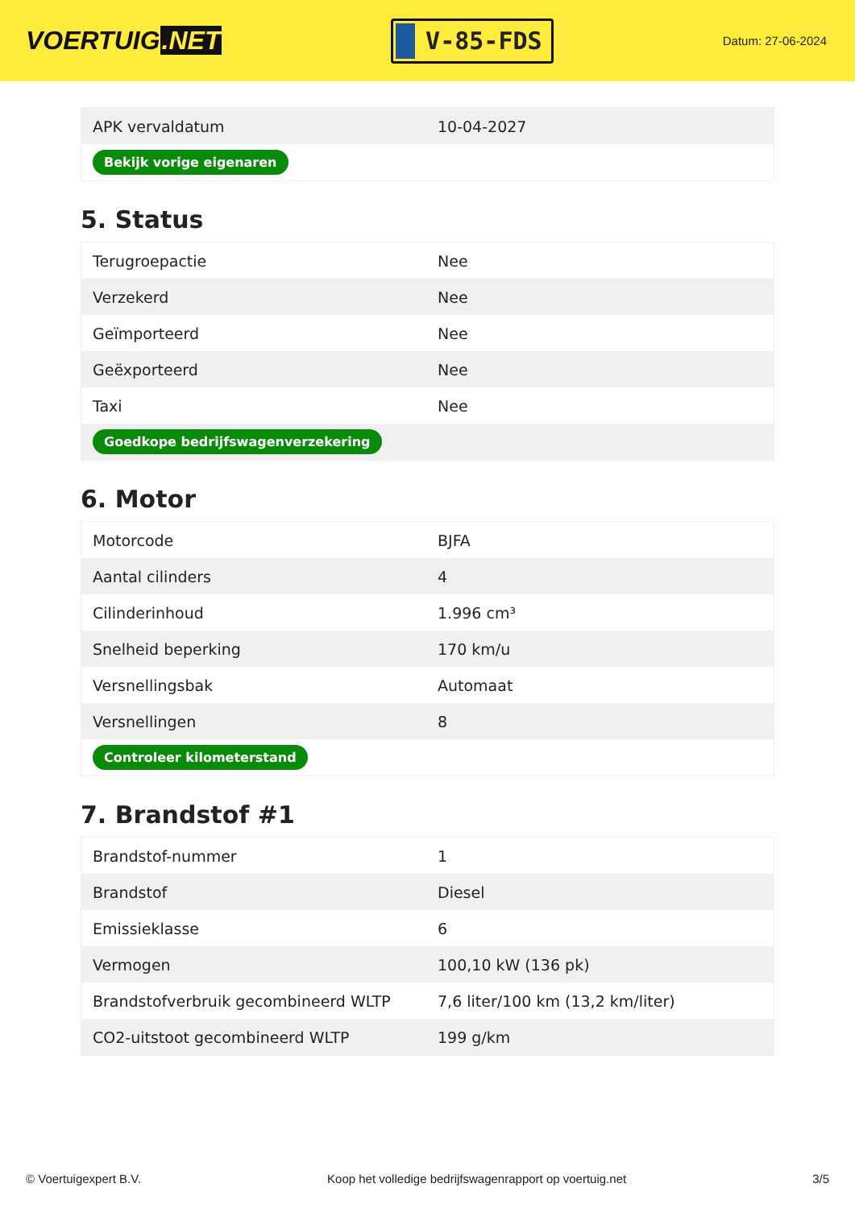VOERTUIG.NET
V-85-FDS
Datum: 27-06-2024
| APK vervaldatum | 10-04-2027 |
| Bekijk vorige eigenaren | |
5. Status
| Terugroepactie | Nee |
| Verzekerd | Nee |
| Geïmporteerd | Nee |
| Geëxporteerd | Nee |
| Taxi | Nee |
| Goedkope bedrijfswagenverzekering | |
6. Motor
| Motorcode | BJFA |
| Aantal cilinders | 4 |
| Cilinderinhoud | 1.996 cm³ |
| Snelheid beperking | 170 km/u |
| Versnellingsbak | Automaat |
| Versnellingen | 8 |
| Controleer kilometerstand | |
7. Brandstof #1
| Brandstof-nummer | 1 |
| Brandstof | Diesel |
| Emissieklasse | 6 |
| Vermogen | 100,10 kW (136 pk) |
| Brandstofverbruik gecombineerd WLTP | 7,6 liter/100 km (13,2 km/liter) |
| CO2-uitstoot gecombineerd WLTP | 199 g/km |
© Voertuigexpert B.V. Koop het volledige bedrijfswagenrapport op voertuig.net 3/5